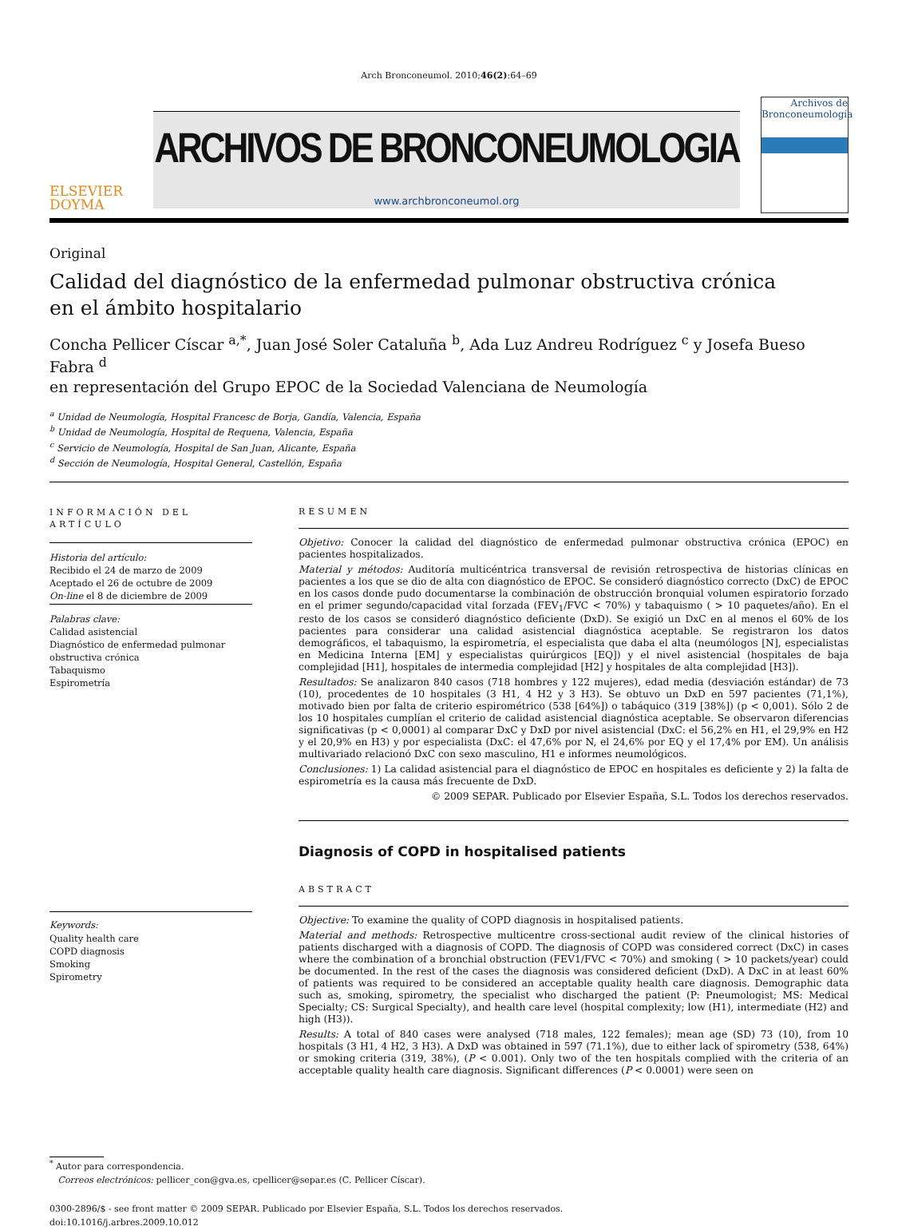Arch Bronconeumol. 2010;46(2):64–69
ELSEVIER
DOYMA
ARCHIVOS DE BRONCONEUMOLOGIA
www.archbronconeumol.org
Archivos de
Bronconeumología
Original
Calidad del diagnóstico de la enfermedad pulmonar obstructiva crónica
en el ámbito hospitalario
Concha Pellicer Císcar <sup>a,*</sup>, Juan José Soler Cataluña <sup>b</sup>, Ada Luz Andreu Rodríguez <sup>c</sup> y Josefa Bueso Fabra <sup>d</sup>
en representación del Grupo EPOC de la Sociedad Valenciana de Neumología
<sup>a</sup> Unidad de Neumología, Hospital Francesc de Borja, Gandía, Valencia, España
<sup>b</sup> Unidad de Neumología, Hospital de Requena, Valencia, España
<sup>c</sup> Servicio de Neumología, Hospital de San Juan, Alicante, España
<sup>d</sup> Sección de Neumología, Hospital General, Castellón, España
INFORMACIÓN DEL ARTÍCULO
Historia del artículo:
Recibido el 24 de marzo de 2009
Aceptado el 26 de octubre de 2009
On-line el 8 de diciembre de 2009
Palabras clave:
Calidad asistencial
Diagnóstico de enfermedad pulmonar obstructiva crónica
Tabaquismo
Espirometría
Keywords:
Quality health care
COPD diagnosis
Smoking
Spirometry
RESUMEN
Objetivo: Conocer la calidad del diagnóstico de enfermedad pulmonar obstructiva crónica (EPOC) en pacientes hospitalizados.
Material y métodos: Auditoría multicéntrica transversal de revisión retrospectiva de historias clínicas en pacientes a los que se dio de alta con diagnóstico de EPOC. Se consideró diagnóstico correcto (DxC) de EPOC en los casos donde pudo documentarse la combinación de obstrucción bronquial volumen espiratorio forzado en el primer segundo/capacidad vital forzada (FEV<sub>1</sub>/FVC < 70%) y tabaquismo ( > 10 paquetes/año). En el resto de los casos se consideró diagnóstico deficiente (DxD). Se exigió un DxC en al menos el 60% de los pacientes para considerar una calidad asistencial diagnóstica aceptable. Se registraron los datos demográficos, el tabaquismo, la espirometría, el especialista que daba el alta (neumólogos [N], especialistas en Medicina Interna [EM] y especialistas quirúrgicos [EQ]) y el nivel asistencial (hospitales de baja complejidad [H1], hospitales de intermedia complejidad [H2] y hospitales de alta complejidad [H3]).
Resultados: Se analizaron 840 casos (718 hombres y 122 mujeres), edad media (desviación estándar) de 73 (10), procedentes de 10 hospitales (3 H1, 4 H2 y 3 H3). Se obtuvo un DxD en 597 pacientes (71,1%), motivado bien por falta de criterio espirométrico (538 [64%]) o tabáquico (319 [38%]) (p < 0,001). Sólo 2 de los 10 hospitales cumplían el criterio de calidad asistencial diagnóstica aceptable. Se observaron diferencias significativas (p < 0,0001) al comparar DxC y DxD por nivel asistencial (DxC: el 56,2% en H1, el 29,9% en H2 y el 20,9% en H3) y por especialista (DxC: el 47,6% por N, el 24,6% por EQ y el 17,4% por EM). Un análisis multivariado relacionó DxC con sexo masculino, H1 e informes neumológicos.
Conclusiones: 1) La calidad asistencial para el diagnóstico de EPOC en hospitales es deficiente y 2) la falta de espirometría es la causa más frecuente de DxD.
© 2009 SEPAR. Publicado por Elsevier España, S.L. Todos los derechos reservados.
Diagnosis of COPD in hospitalised patients
ABSTRACT
Objective: To examine the quality of COPD diagnosis in hospitalised patients.
Material and methods: Retrospective multicentre cross-sectional audit review of the clinical histories of patients discharged with a diagnosis of COPD. The diagnosis of COPD was considered correct (DxC) in cases where the combination of a bronchial obstruction (FEV1/FVC < 70%) and smoking ( > 10 packets/year) could be documented. In the rest of the cases the diagnosis was considered deficient (DxD). A DxC in at least 60% of patients was required to be considered an acceptable quality health care diagnosis. Demographic data such as, smoking, spirometry, the specialist who discharged the patient (P: Pneumologist; MS: Medical Specialty; CS: Surgical Specialty), and health care level (hospital complexity; low (H1), intermediate (H2) and high (H3)).
Results: A total of 840 cases were analysed (718 males, 122 females); mean age (SD) 73 (10), from 10 hospitals (3 H1, 4 H2, 3 H3). A DxD was obtained in 597 (71.1%), due to either lack of spirometry (538, 64%) or smoking criteria (319, 38%), (P < 0.001). Only two of the ten hospitals complied with the criteria of an acceptable quality health care diagnosis. Significant differences (P < 0.0001) were seen on
<sup>*</sup> Autor para correspondencia.
Correos electrónicos: pellicer_con@gva.es, cpellicer@separ.es (C. Pellicer Císcar).
0300-2896/$ - see front matter © 2009 SEPAR. Publicado por Elsevier España, S.L. Todos los derechos reservados.
doi:10.1016/j.arbres.2009.10.012